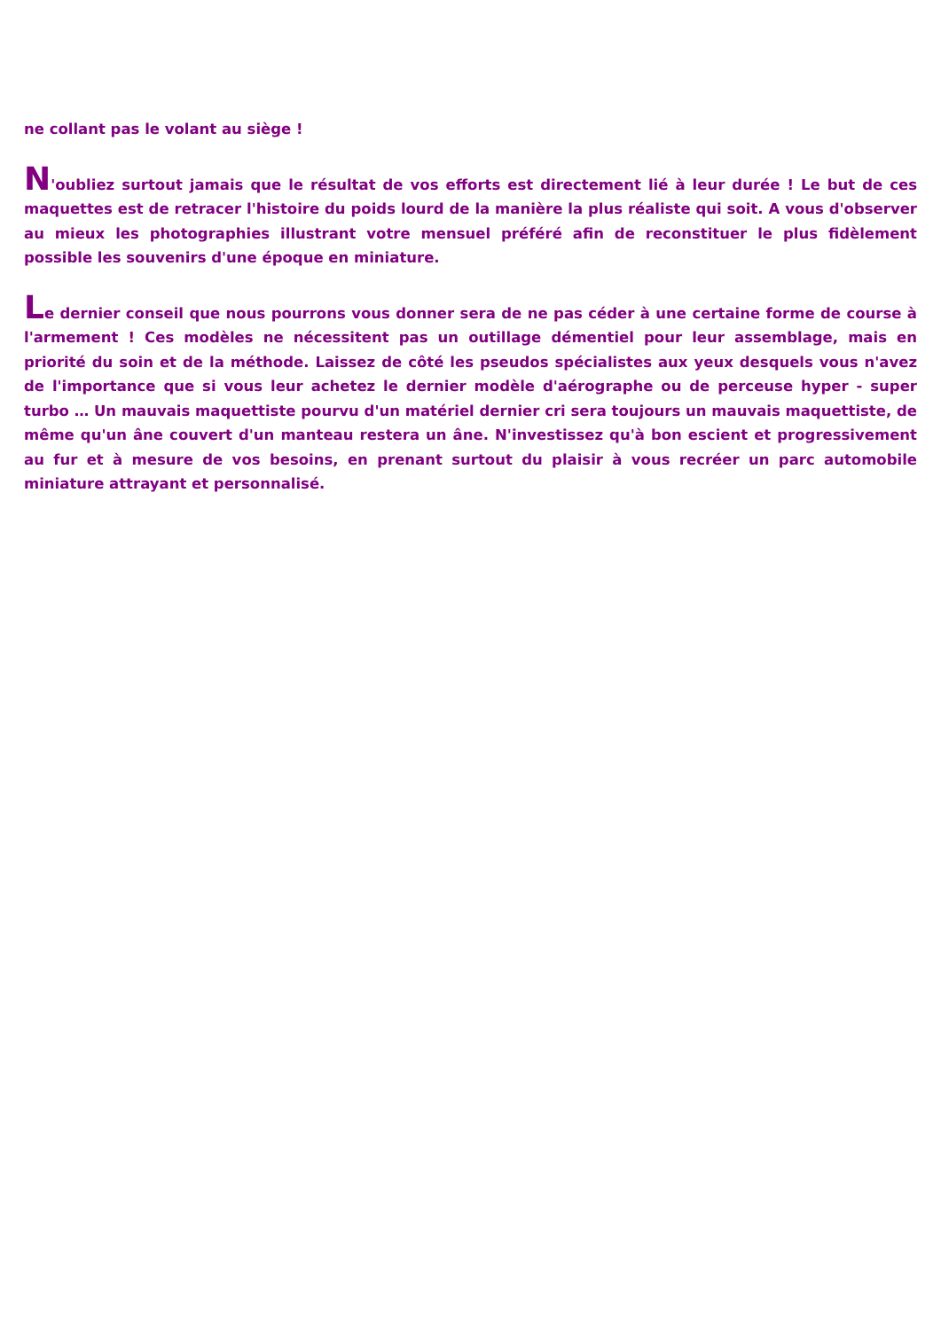ne collant pas le volant au siège !
N'oubliez surtout jamais que le résultat de vos efforts est directement lié à leur durée ! Le but de ces maquettes est de retracer l'histoire du poids lourd de la manière la plus réaliste qui soit. A vous d'observer au mieux les photographies illustrant votre mensuel préféré afin de reconstituer le plus fidèlement possible les souvenirs d'une époque en miniature.
Le dernier conseil que nous pourrons vous donner sera de ne pas céder à une certaine forme de course à l'armement ! Ces modèles ne nécessitent pas un outillage démentiel pour leur assemblage, mais en priorité du soin et de la méthode. Laissez de côté les pseudos spécialistes aux yeux desquels vous n'avez de l'importance que si vous leur achetez le dernier modèle d'aérographe ou de perceuse hyper - super turbo … Un mauvais maquettiste pourvu d'un matériel dernier cri sera toujours un mauvais maquettiste, de même qu'un âne couvert d'un manteau restera un âne. N'investissez qu'à bon escient et progressivement au fur et à mesure de vos besoins, en prenant surtout du plaisir à vous recréer un parc automobile miniature attrayant et personnalisé.